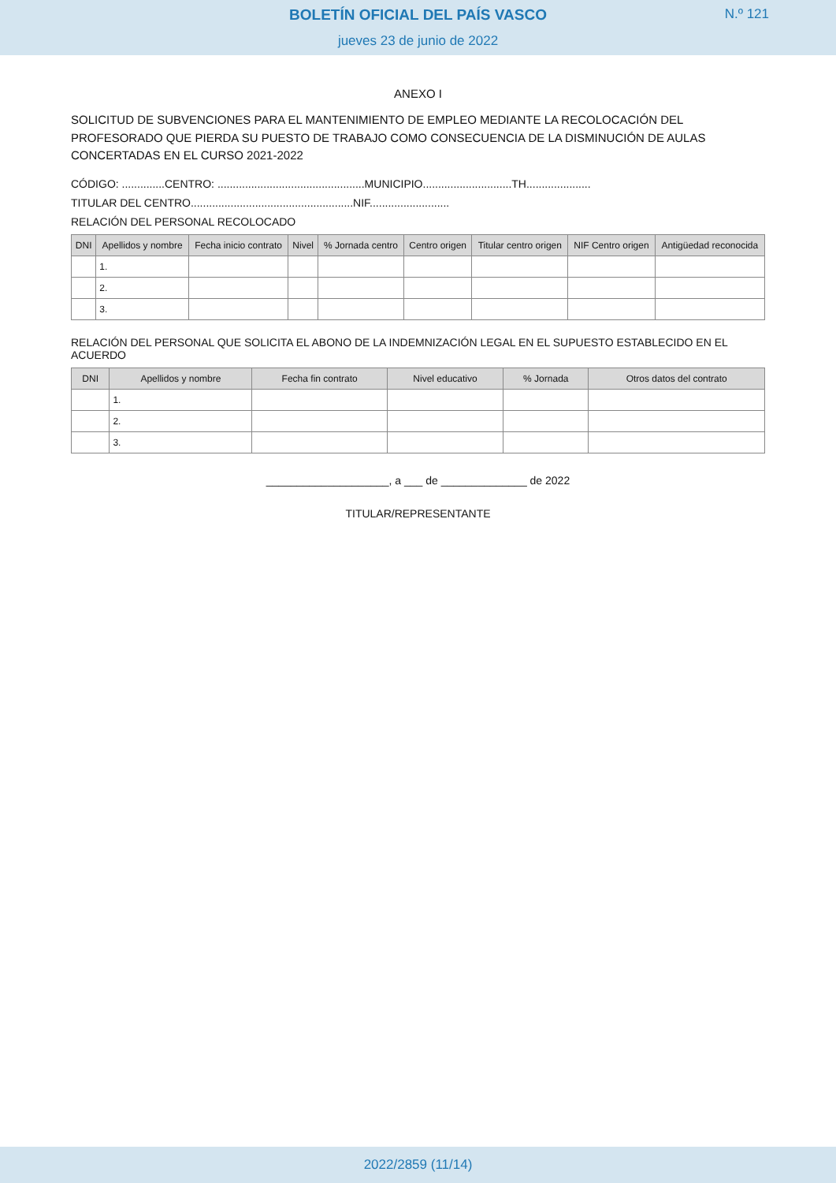BOLETÍN OFICIAL DEL PAÍS VASCO
jueves 23 de junio de 2022
N.º 121
ANEXO I
SOLICITUD DE SUBVENCIONES PARA EL MANTENIMIENTO DE EMPLEO MEDIANTE LA RECOLOCACIÓN DEL PROFESORADO QUE PIERDA SU PUESTO DE TRABAJO COMO CONSECUENCIA DE LA DISMINUCIÓN DE AULAS CONCERTADAS EN EL CURSO 2021-2022
CÓDIGO: ..............CENTRO: ................................................MUNICIPIO.............................TH.....................
TITULAR DEL CENTRO.....................................................NIF..........................
RELACIÓN DEL PERSONAL RECOLOCADO
| DNI | Apellidos y nombre | Fecha inicio contrato | Nivel | % Jornada centro | Centro origen | Titular centro origen | NIF Centro origen | Antigüedad reconocida |
| --- | --- | --- | --- | --- | --- | --- | --- | --- |
| | 1. | | | | | | | |
| | 2. | | | | | | | |
| | 3. | | | | | | | |
RELACIÓN DEL PERSONAL QUE SOLICITA EL ABONO DE LA INDEMNIZACIÓN LEGAL EN EL SUPUESTO ESTABLECIDO EN EL ACUERDO
| DNI | Apellidos y nombre | Fecha fin contrato | Nivel educativo | % Jornada | Otros datos del contrato |
| --- | --- | --- | --- | --- | --- |
| | 1. | | | | |
| | 2. | | | | |
| | 3. | | | | |
____________________, a ___ de ______________ de 2022
TITULAR/REPRESENTANTE
2022/2859 (11/14)